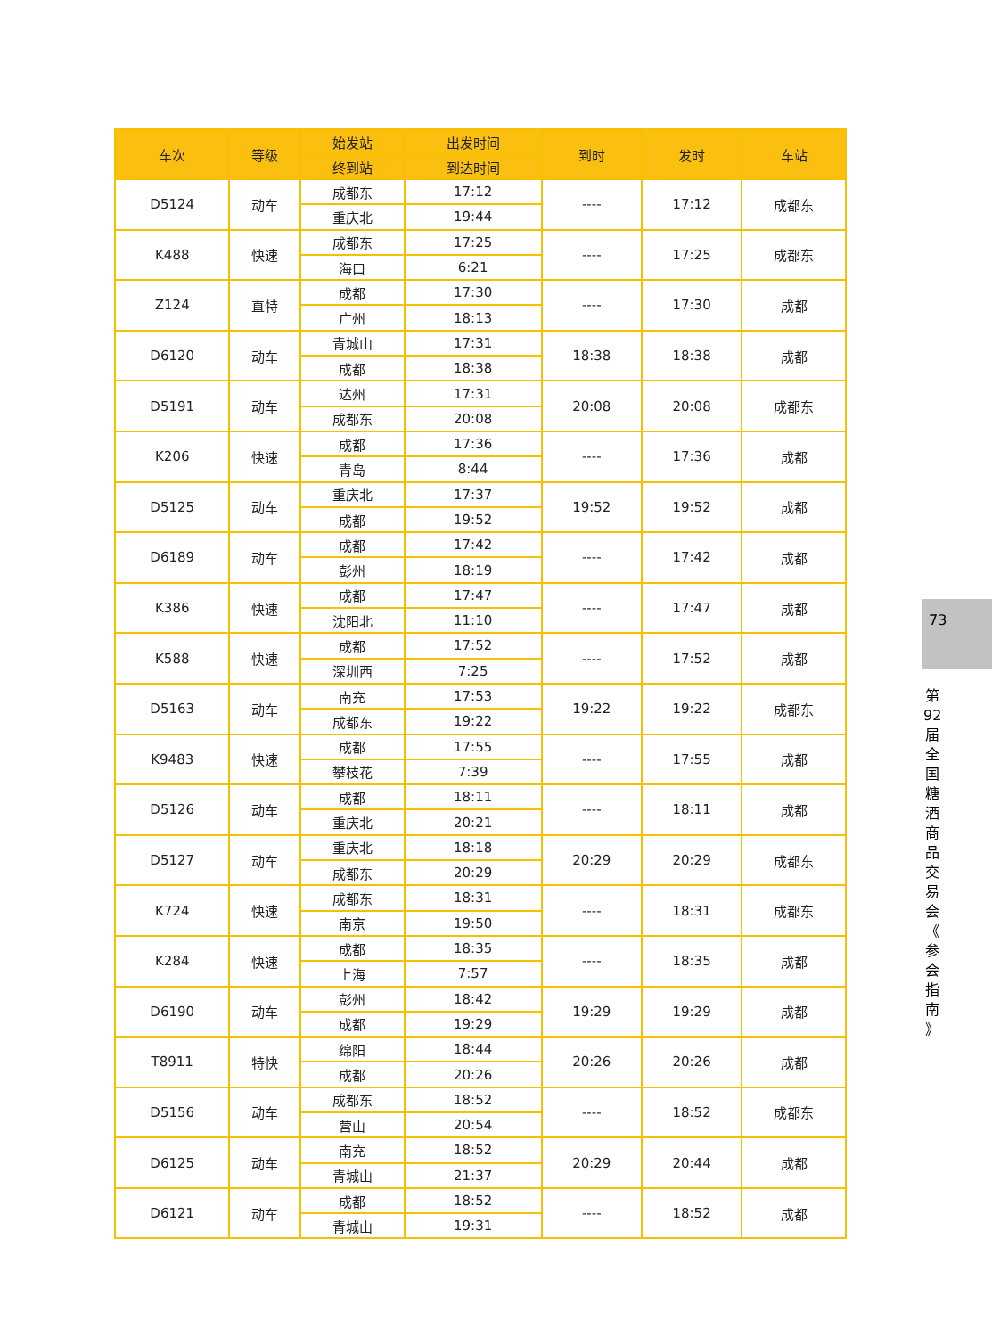| 车次 | 等级 | 始发站 | 出发时间 | 到时 | 发时 | 车站 |
| --- | --- | --- | --- | --- | --- | --- |
| | | 终到站 | 到达时间 | | | |
| D5124 | 动车 | 成都东 | 17:12 | ---- | 17:12 | 成都东 |
| | | 重庆北 | 19:44 | | | |
| K488 | 快速 | 成都东 | 17:25 | ---- | 17:25 | 成都东 |
| | | 海口 | 6:21 | | | |
| Z124 | 直特 | 成都 | 17:30 | ---- | 17:30 | 成都 |
| | | 广州 | 18:13 | | | |
| D6120 | 动车 | 青城山 | 17:31 | 18:38 | 18:38 | 成都 |
| | | 成都 | 18:38 | | | |
| D5191 | 动车 | 达州 | 17:31 | 20:08 | 20:08 | 成都东 |
| | | 成都东 | 20:08 | | | |
| K206 | 快速 | 成都 | 17:36 | ---- | 17:36 | 成都 |
| | | 青岛 | 8:44 | | | |
| D5125 | 动车 | 重庆北 | 17:37 | 19:52 | 19:52 | 成都 |
| | | 成都 | 19:52 | | | |
| D6189 | 动车 | 成都 | 17:42 | ---- | 17:42 | 成都 |
| | | 彭州 | 18:19 | | | |
| K386 | 快速 | 成都 | 17:47 | ---- | 17:47 | 成都 |
| | | 沈阳北 | 11:10 | | | |
| K588 | 快速 | 成都 | 17:52 | ---- | 17:52 | 成都 |
| | | 深圳西 | 7:25 | | | |
| D5163 | 动车 | 南充 | 17:53 | 19:22 | 19:22 | 成都东 |
| | | 成都东 | 19:22 | | | |
| K9483 | 快速 | 成都 | 17:55 | ---- | 17:55 | 成都 |
| | | 攀枝花 | 7:39 | | | |
| D5126 | 动车 | 成都 | 18:11 | ---- | 18:11 | 成都 |
| | | 重庆北 | 20:21 | | | |
| D5127 | 动车 | 重庆北 | 18:18 | 20:29 | 20:29 | 成都东 |
| | | 成都东 | 20:29 | | | |
| K724 | 快速 | 成都东 | 18:31 | ---- | 18:31 | 成都东 |
| | | 南京 | 19:50 | | | |
| K284 | 快速 | 成都 | 18:35 | ---- | 18:35 | 成都 |
| | | 上海 | 7:57 | | | |
| D6190 | 动车 | 彭州 | 18:42 | 19:29 | 19:29 | 成都 |
| | | 成都 | 19:29 | | | |
| T8911 | 特快 | 绵阳 | 18:44 | 20:26 | 20:26 | 成都 |
| | | 成都 | 20:26 | | | |
| D5156 | 动车 | 成都东 | 18:52 | ---- | 18:52 | 成都东 |
| | | 营山 | 20:54 | | | |
| D6125 | 动车 | 南充 | 18:52 | 20:29 | 20:44 | 成都 |
| | | 青城山 | 21:37 | | | |
| D6121 | 动车 | 成都 | 18:52 | ---- | 18:52 | 成都 |
| | | 青城山 | 19:31 | | | |
73
第 92 届 全 国 糖 酒 商 品 交 易 会 《 参 会 指 南 》